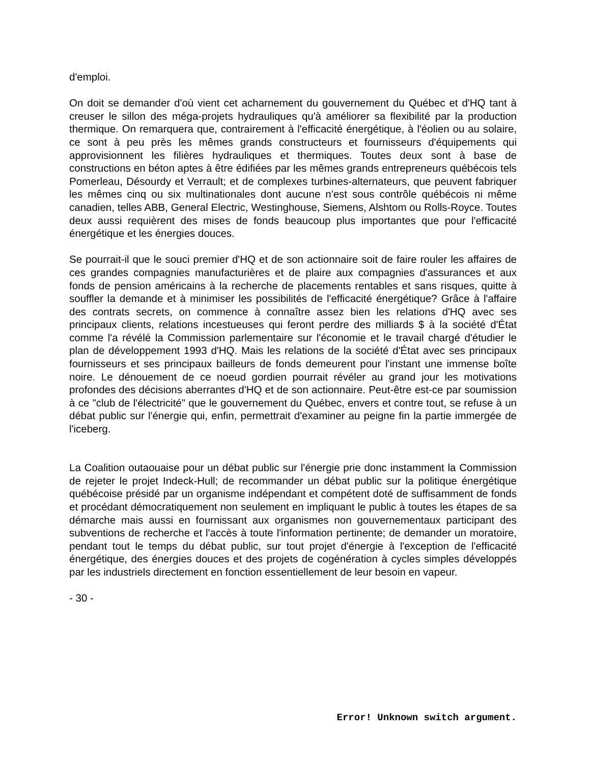d'emploi.
On doit se demander d'où vient cet acharnement du gouvernement du Québec et d'HQ tant à creuser le sillon des méga-projets hydrauliques qu'à améliorer sa flexibilité par la production thermique. On remarquera que, contrairement à l'efficacité énergétique, à l'éolien ou au solaire, ce sont à peu près les mêmes grands constructeurs et fournisseurs d'équipements qui approvisionnent les filières hydrauliques et thermiques. Toutes deux sont à base de constructions en béton aptes à être édifiées par les mêmes grands entrepreneurs québécois tels Pomerleau, Désourdy et Verrault; et de complexes turbines-alternateurs, que peuvent fabriquer les mêmes cinq ou six multinationales dont aucune n'est sous contrôle québécois ni même canadien, telles ABB, General Electric, Westinghouse, Siemens, Alshtom ou Rolls-Royce. Toutes deux aussi requièrent des mises de fonds beaucoup plus importantes que pour l'efficacité énergétique et les énergies douces.
Se pourrait-il que le souci premier d'HQ et de son actionnaire soit de faire rouler les affaires de ces grandes compagnies manufacturières et de plaire aux compagnies d'assurances et aux fonds de pension américains à la recherche de placements rentables et sans risques, quitte à souffler la demande et à minimiser les possibilités de l'efficacité énergétique? Grâce à l'affaire des contrats secrets, on commence à connaître assez bien les relations d'HQ avec ses principaux clients, relations incestueuses qui feront perdre des milliards $ à la société d'État comme l'a révélé la Commission parlementaire sur l'économie et le travail chargé d'étudier le plan de développement 1993 d'HQ. Mais les relations de la société d'État avec ses principaux fournisseurs et ses principaux bailleurs de fonds demeurent pour l'instant une immense boîte noire. Le dénouement de ce noeud gordien pourrait révéler au grand jour les motivations profondes des décisions aberrantes d'HQ et de son actionnaire. Peut-être est-ce par soumission à ce "club de l'électricité" que le gouvernement du Québec, envers et contre tout, se refuse à un débat public sur l'énergie qui, enfin, permettrait d'examiner au peigne fin la partie immergée de l'iceberg.
La Coalition outaouaise pour un débat public sur l'énergie prie donc instamment la Commission de rejeter le projet Indeck-Hull; de recommander un débat public sur la politique énergétique québécoise présidé par un organisme indépendant et compétent doté de suffisamment de fonds et procédant démocratiquement non seulement en impliquant le public à toutes les étapes de sa démarche mais aussi en fournissant aux organismes non gouvernementaux participant des subventions de recherche et l'accès à toute l'information pertinente; de demander un moratoire, pendant tout le temps du débat public, sur tout projet d'énergie à l'exception de l'efficacité énergétique, des énergies douces et des projets de cogénération à cycles simples développés par les industriels directement en fonction essentiellement de leur besoin en vapeur.
- 30 -
Error! Unknown switch argument.